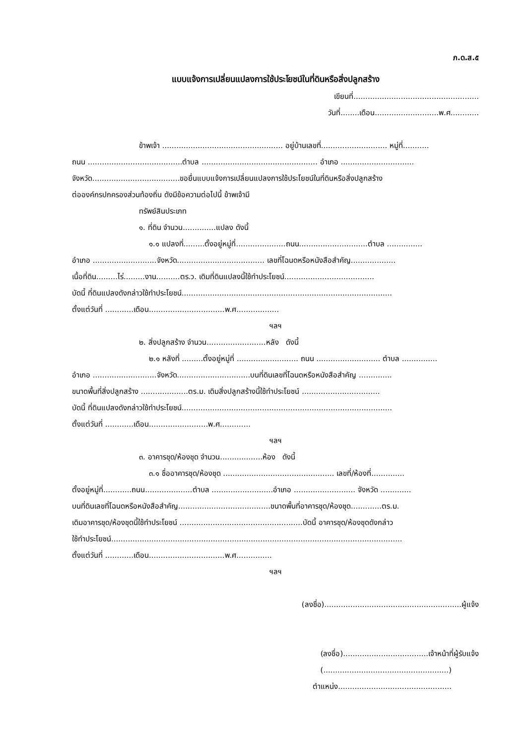ภ.ด.ส.๕
แบบแจ้งการเปลี่ยนแปลงการใช้ประโยชน์ในที่ดินหรือสิ่งปลูกสร้าง
เขียนที่.....................................................
วันที่........เดือน...........................พ.ศ............
ข้าพเจ้า ................................................... อยู่บ้านเลขที่............................ หมู่ที่...........
ถนน ........................................ตำบล ................................................. อำเภอ ...............................
จังหวัด.....................................ขอยื่นแบบแจ้งการเปลี่ยนแปลงการใช้ประโยชน์ในที่ดินหรือสิ่งปลูกสร้าง
ต่อองค์กรปกครองส่วนท้องถิ่น ดังมีข้อความต่อไปนี้ ข้าพเจ้ามี
ทรัพย์สินประเภท
๑. ที่ดิน จำนวน..............แปลง ดังนี้
๑.๑ แปลงที่.........ตั้งอยู่หมู่ที่.....................ถนน.............................ตำบล ...............
อำเภอ ...........................จังหวัด..................................... เลขที่โฉนดหรือหนังสือสำคัญ...................
เนื้อที่ดิน.........ไร่.........งาน..........ตร.ว. เดิมที่ดินแปลงนี้ใช้ทำประโยชน์......................................
บัดนี้ ที่ดินแปลงดังกล่าวใช้ทำประโยชน์.........................................................................................
ตั้งแต่วันที่ ............เดือน................................พ.ศ..................
ฯลฯ
๒. สิ่งปลูกสร้าง จำนวน.........................หลัง ดังนี้
๒.๑ หลังที่ .........ตั้งอยู่หมู่ที่ .......................... ถนน ........................... ตำบล ...............
อำเภอ ...........................จังหวัด...............................บนที่ดินเลขที่โฉนดหรือหนังสือสำคัญ ..............
ขนาดพื้นที่สิ่งปลูกสร้าง ....................ตร.ม. เดิมสิ่งปลูกสร้างนี้ใช้ทำประโยชน์ .................................
บัดนี้ ที่ดินแปลงดังกล่าวใช้ทำประโยชน์.........................................................................................
ตั้งแต่วันที่ ............เดือน.........................พ.ศ.............
ฯลฯ
๓. อาคารชุด/ห้องชุด จำนวน..................ห้อง ดังนี้
๓.๑ ชื่ออาคารชุด/ห้องชุด ............................................... เลขที่/ห้องที่..............
ตั้งอยู่หมู่ที่............ถนน....................ตำบล ..........................อำเภอ .......................... จังหวัด .............
บนที่ดินเลขที่โฉนดหรือหนังสือสำคัญ.......................................ขนาดพื้นที่อาคารชุด/ห้องชุด.............ตร.ม.
เดิมอาคารชุด/ห้องชุดนี้ใช้ทำประโยชน์ ....................................................บัดนี้ อาคารชุด/ห้องชุดดังกล่าว
ใช้ทำประโยชน์...........................................................................................................................
ตั้งแต่วันที่ ............เดือน................................พ.ศ...............
ฯลฯ
(ลงชื่อ)..........................................................ผู้แจ้ง
(ลงชื่อ)....................................เจ้าหน้าที่ผู้รับแจ้ง
(.....................................................)
ตำแหน่ง................................................